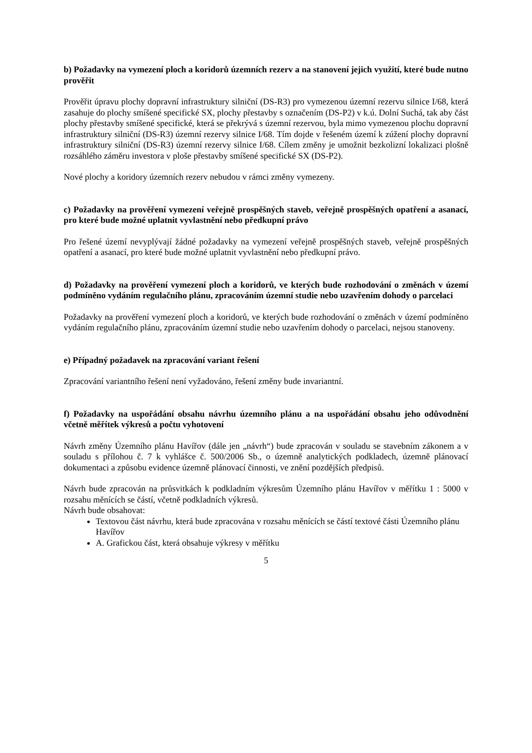b) Požadavky na vymezení ploch a koridorů územních rezerv a na stanovení jejich využití, které bude nutno prověřit
Prověřit úpravu plochy dopravní infrastruktury silniční (DS-R3) pro vymezenou územní rezervu silnice I/68, která zasahuje do plochy smíšené specifické SX, plochy přestavby s označením (DS-P2) v k.ú. Dolní Suchá, tak aby část plochy přestavby smíšené specifické, která se překrývá s územní rezervou, byla mimo vymezenou plochu dopravní infrastruktury silniční (DS-R3) územní rezervy silnice I/68. Tím dojde v řešeném území k zúžení plochy dopravní infrastruktury silniční (DS-R3) územní rezervy silnice I/68. Cílem změny je umožnit bezkolizní lokalizaci plošně rozsáhlého záměru investora v ploše přestavby smíšené specifické SX (DS-P2).
Nové plochy a koridory územních rezerv nebudou v rámci změny vymezeny.
c) Požadavky na prověření vymezení veřejně prospěšných staveb, veřejně prospěšných opatření a asanací, pro které bude možné uplatnit vyvlastnění nebo předkupní právo
Pro řešené území nevyplývají žádné požadavky na vymezení veřejně prospěšných staveb, veřejně prospěšných opatření a asanací, pro které bude možné uplatnit vyvlastnění nebo předkupní právo.
d) Požadavky na prověření vymezení ploch a koridorů, ve kterých bude rozhodování o změnách v území podmíněno vydáním regulačního plánu, zpracováním územní studie nebo uzavřením dohody o parcelaci
Požadavky na prověření vymezení ploch a koridorů, ve kterých bude rozhodování o změnách v území podmíněno vydáním regulačního plánu, zpracováním územní studie nebo uzavřením dohody o parcelaci, nejsou stanoveny.
e) Případný požadavek na zpracování variant řešení
Zpracování variantního řešení není vyžadováno, řešení změny bude invariantní.
f) Požadavky na uspořádání obsahu návrhu územního plánu a na uspořádání obsahu jeho odůvodnění včetně měřítek výkresů a počtu vyhotovení
Návrh změny Územního plánu Havířov (dále jen „návrh“) bude zpracován v souladu se stavebním zákonem a v souladu s přílohou č. 7 k vyhlášce č. 500/2006 Sb., o územně analytických podkladech, územně plánovací dokumentaci a způsobu evidence územně plánovací činnosti, ve znění pozdějších předpisů.
Návrh bude zpracován na průsvitkách k podkladním výkresům Územního plánu Havířov v měřítku 1 : 5000 v rozsahu měnících se částí, včetně podkladních výkresů.
Návrh bude obsahovat:
Textovou část návrhu, která bude zpracována v rozsahu měnících se částí textové části Územního plánu Havířov
A. Grafickou část, která obsahuje výkresy v měřítku
5